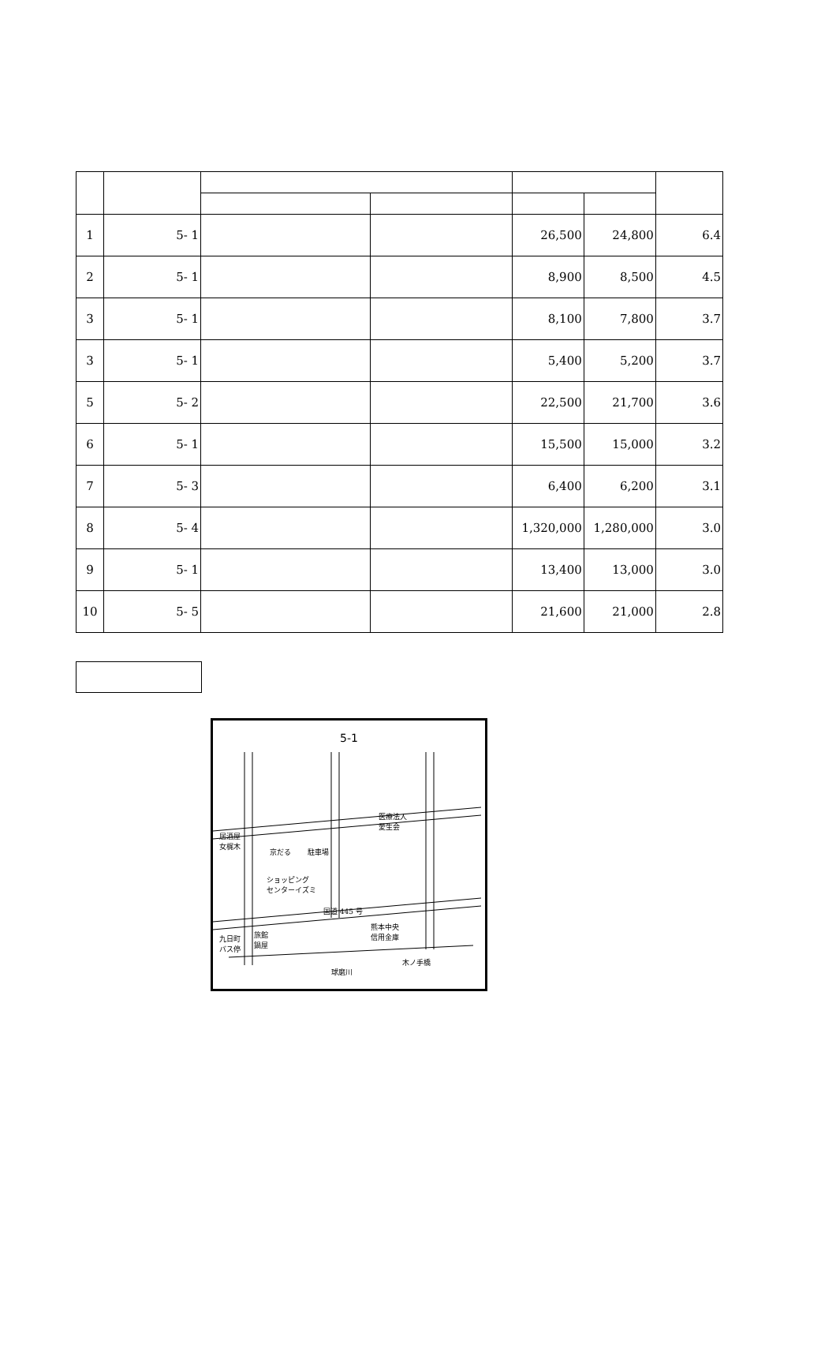| 1 | 5- 1 | | | 26,500 | 24,800 | 6.4 |
| 2 | 5- 1 | | | 8,900 | 8,500 | 4.5 |
| 3 | 5- 1 | | | 8,100 | 7,800 | 3.7 |
| 3 | 5- 1 | | | 5,400 | 5,200 | 3.7 |
| 5 | 5- 2 | | | 22,500 | 21,700 | 3.6 |
| 6 | 5- 1 | | | 15,500 | 15,000 | 3.2 |
| 7 | 5- 3 | | | 6,400 | 6,200 | 3.1 |
| 8 | 5- 4 | | | 1,320,000 | 1,280,000 | 3.0 |
| 9 | 5- 1 | | | 13,400 | 13,000 | 3.0 |
| 10 | 5- 5 | | | 21,600 | 21,000 | 2.8 |
5-1
居酒屋
女梶木
京だる 駐車場
医療法人
愛生会
ショッピング
センターイズミ
国道 445 号
熊本中央
信用金庫
九日町
バス停
旅館
鍋屋
木ノ手橋
球磨川